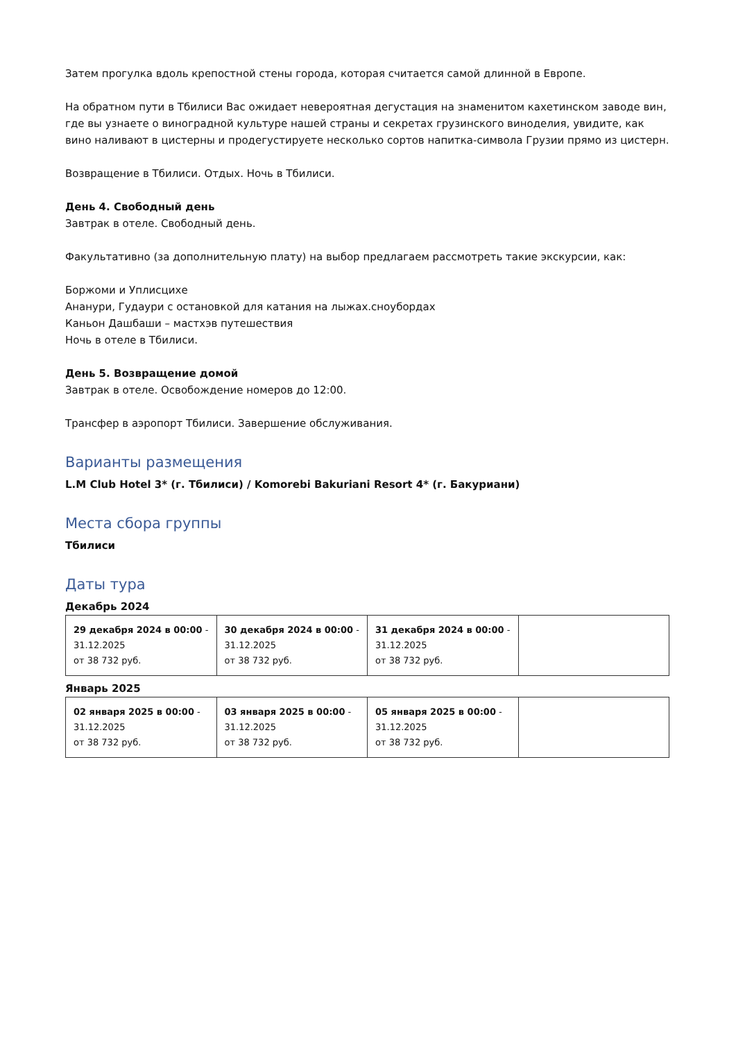Затем прогулка вдоль крепостной стены города, которая считается самой длинной в Европе.
На обратном пути в Тбилиси Вас ожидает невероятная дегустация на знаменитом кахетинском заводе вин, где вы узнаете о виноградной культуре нашей страны и секретах грузинского виноделия, увидите, как вино наливают в цистерны и продегустируете несколько сортов напитка-символа Грузии прямо из цистерн.
Возвращение в Тбилиси. Отдых. Ночь в Тбилиси.
День 4. Свободный день
Завтрак в отеле. Свободный день.
Факультативно (за дополнительную плату) на выбор предлагаем рассмотреть такие экскурсии, как:
Боржоми и Уплисцихе
Ананури, Гудаури с остановкой для катания на лыжах.сноубордах
Каньон Дашбаши – мастхэв путешествия
Ночь в отеле в Тбилиси.
День 5. Возвращение домой
Завтрак в отеле. Освобождение номеров до 12:00.
Трансфер в аэропорт Тбилиси. Завершение обслуживания.
Варианты размещения
L.M Club Hotel 3* (г. Тбилиси) / Komorebi Bakuriani Resort 4* (г. Бакуриани)
Места сбора группы
Тбилиси
Даты тура
Декабрь 2024
| 29 декабря 2024 в 00:00 - 31.12.2025 от 38 732 руб. | 30 декабря 2024 в 00:00 - 31.12.2025 от 38 732 руб. | 31 декабря 2024 в 00:00 - 31.12.2025 от 38 732 руб. | |
Январь 2025
| 02 января 2025 в 00:00 - 31.12.2025 от 38 732 руб. | 03 января 2025 в 00:00 - 31.12.2025 от 38 732 руб. | 05 января 2025 в 00:00 - 31.12.2025 от 38 732 руб. | |